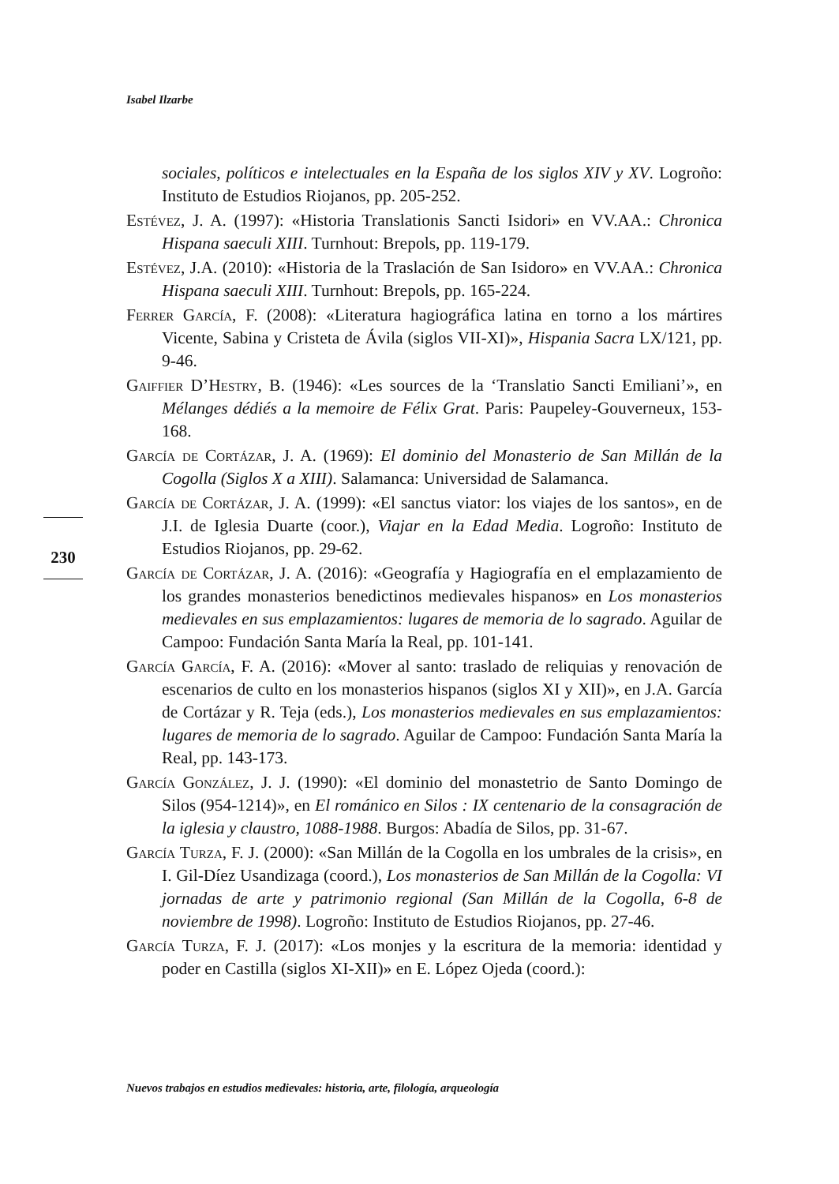Isabel Ilzarbe
sociales, políticos e intelectuales en la España de los siglos XIV y XV. Logroño: Instituto de Estudios Riojanos, pp. 205-252.
Estévez, J. A. (1997): «Historia Translationis Sancti Isidori» en VV.AA.: Chronica Hispana saeculi XIII. Turnhout: Brepols, pp. 119-179.
Estévez, J.A. (2010): «Historia de la Traslación de San Isidoro» en VV.AA.: Chronica Hispana saeculi XIII. Turnhout: Brepols, pp. 165-224.
Ferrer García, F. (2008): «Literatura hagiográfica latina en torno a los mártires Vicente, Sabina y Cristeta de Ávila (siglos VII-XI)», Hispania Sacra LX/121, pp. 9-46.
Gaiffier D’Hestry, B. (1946): «Les sources de la ‘Translatio Sancti Emiliani’», en Mélanges dédiés a la memoire de Félix Grat. Paris: Paupeley-Gouverneux, 153-168.
García de Cortázar, J. A. (1969): El dominio del Monasterio de San Millán de la Cogolla (Siglos X a XIII). Salamanca: Universidad de Salamanca.
García de Cortázar, J. A. (1999): «El sanctus viator: los viajes de los santos», en de J.I. de Iglesia Duarte (coor.), Viajar en la Edad Media. Logroño: Instituto de Estudios Riojanos, pp. 29-62.
García de Cortázar, J. A. (2016): «Geografía y Hagiografía en el emplazamiento de los grandes monasterios benedictinos medievales hispanos» en Los monasterios medievales en sus emplazamientos: lugares de memoria de lo sagrado. Aguilar de Campoo: Fundación Santa María la Real, pp. 101-141.
García García, F. A. (2016): «Mover al santo: traslado de reliquias y renovación de escenarios de culto en los monasterios hispanos (siglos XI y XII)», en J.A. García de Cortázar y R. Teja (eds.), Los monasterios medievales en sus emplazamientos: lugares de memoria de lo sagrado. Aguilar de Campoo: Fundación Santa María la Real, pp. 143-173.
García González, J. J. (1990): «El dominio del monastetrio de Santo Domingo de Silos (954-1214)», en El románico en Silos : IX centenario de la consagración de la iglesia y claustro, 1088-1988. Burgos: Abadía de Silos, pp. 31-67.
García Turza, F. J. (2000): «San Millán de la Cogolla en los umbrales de la crisis», en I. Gil-Díez Usandizaga (coord.), Los monasterios de San Millán de la Cogolla: VI jornadas de arte y patrimonio regional (San Millán de la Cogolla, 6-8 de noviembre de 1998). Logroño: Instituto de Estudios Riojanos, pp. 27-46.
García Turza, F. J. (2017): «Los monjes y la escritura de la memoria: identidad y poder en Castilla (siglos XI-XII)» en E. López Ojeda (coord.):
230
Nuevos trabajos en estudios medievales: historia, arte, filología, arqueología